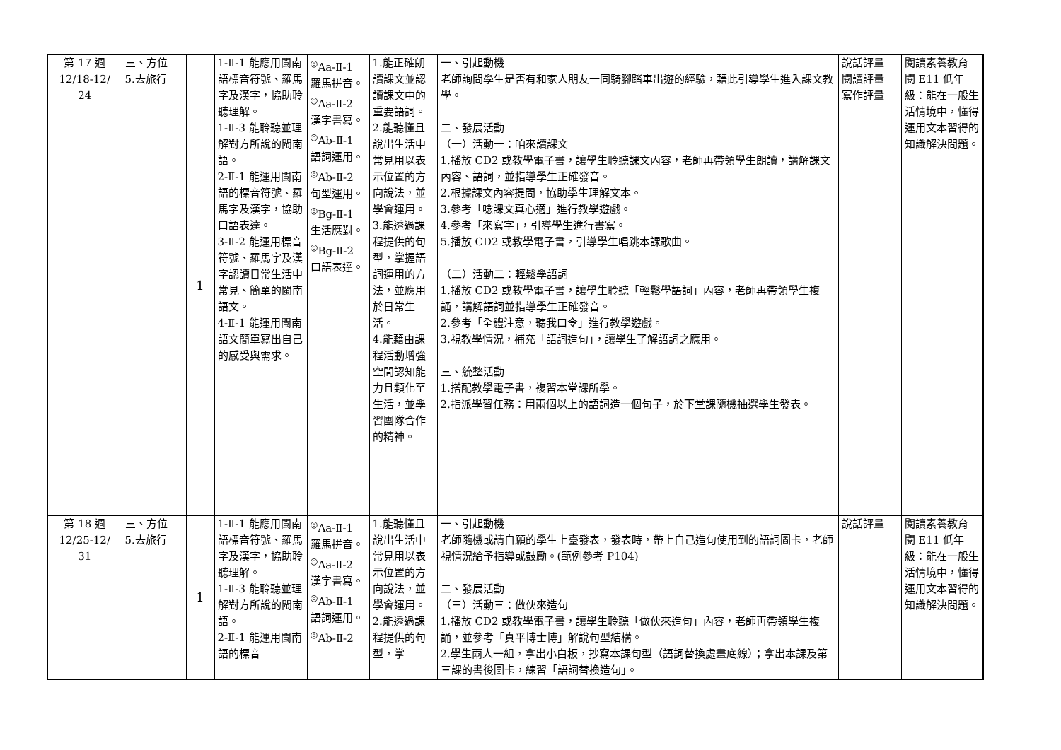| 第 17 週 12/18-12/ 24 | 三、方位 5.去旅行 | 1 | 1-Ⅱ-1 能應用閩南語標音符號、羅馬字及漢字，協助聆聽理解。 1-Ⅱ-3 能聆聽並理解對方所說的閩南語。 2-Ⅱ-1 能運用閩南語的標音符號、羅馬字及漢字，協助口語表達。 3-Ⅱ-2 能運用標音符號、羅馬字及漢字認讀日常生活中常見、簡單的閩南語文。 4-Ⅱ-1 能運用閩南語文簡單寫出自己的感受與需求。 | <sup>◎</sup>Aa-Ⅱ-1 羅馬拼音。 <sup>◎</sup>Aa-Ⅱ-2 漢字書寫。 <sup>◎</sup>Ab-Ⅱ-1 語詞運用。 <sup>◎</sup>Ab-Ⅱ-2 句型運用。 <sup>◎</sup>Bg-Ⅱ-1 生活應對。 <sup>◎</sup>Bg-Ⅱ-2 口語表達。 | 1.能正確朗讀課文並認讀課文中的重要語詞。 2.能聽懂且說出生活中常見用以表示位置的方向說法，並學會運用。 3.能透過課程提供的句型，掌握語詞運用的方法，並應用於日常生活。 4.能藉由課程活動增強空間認知能力且類化至生活，並學習團隊合作的精神。 | 一、引起動機 老師詢問學生是否有和家人朋友一同騎腳踏車出遊的經驗，藉此引導學生進入課文教學。 二、發展活動 （一）活動一：咱來讀課文 1.播放 CD2 或教學電子書，讓學生聆聽課文內容，老師再帶領學生朗讀，講解課文內容、語詞，並指導學生正確發音。 2.根據課文內容提問，協助學生理解文本。 3.參考「唸課文真心適」進行教學遊戲。 4.參考「來寫字」，引導學生進行書寫。 5.播放 CD2 或教學電子書，引導學生唱跳本課歌曲。 （二）活動二：輕鬆學語詞 1.播放 CD2 或教學電子書，讓學生聆聽「輕鬆學語詞」內容，老師再帶領學生複誦，講解語詞並指導學生正確發音。 2.參考「全體注意，聽我口令」進行教學遊戲。 3.視教學情況，補充「語詞造句」，讓學生了解語詞之應用。 三、統整活動 1.搭配教學電子書，複習本堂課所學。 2.指派學習任務：用兩個以上的語詞造一個句子，於下堂課隨機抽選學生發表。 | 說話評量 閱讀評量 寫作評量 | 閱讀素養教育 閱 E11 低年級：能在一般生活情境中，懂得運用文本習得的知識解決問題。 |
| 第 18 週 12/25-12/ 31 | 三、方位 5.去旅行 | 1 | 1-Ⅱ-1 能應用閩南語標音符號、羅馬字及漢字，協助聆聽理解。 1-Ⅱ-3 能聆聽並理解對方所說的閩南語。 2-Ⅱ-1 能運用閩南語的標音 | <sup>◎</sup>Aa-Ⅱ-1 羅馬拼音。 <sup>◎</sup>Aa-Ⅱ-2 漢字書寫。 <sup>◎</sup>Ab-Ⅱ-1 語詞運用。 <sup>◎</sup>Ab-Ⅱ-2 | 1.能聽懂且說出生活中常見用以表示位置的方向說法，並學會運用。 2.能透過課程提供的句型，掌 | 一、引起動機 老師隨機或請自願的學生上臺發表，發表時，帶上自己造句使用到的語詞圖卡，老師視情況給予指導或鼓勵。(範例參考 P104) 二、發展活動 （三）活動三：做伙來造句 1.播放 CD2 或教學電子書，讓學生聆聽「做伙來造句」內容，老師再帶領學生複誦，並參考「真平博士博」解說句型結構。 2.學生兩人一組，拿出小白板，抄寫本課句型（語詞替換處畫底線）；拿出本課及第三課的書後圖卡，練習「語詞替換造句」。 | 說話評量 | 閱讀素養教育 閱 E11 低年級：能在一般生活情境中，懂得運用文本習得的知識解決問題。 |